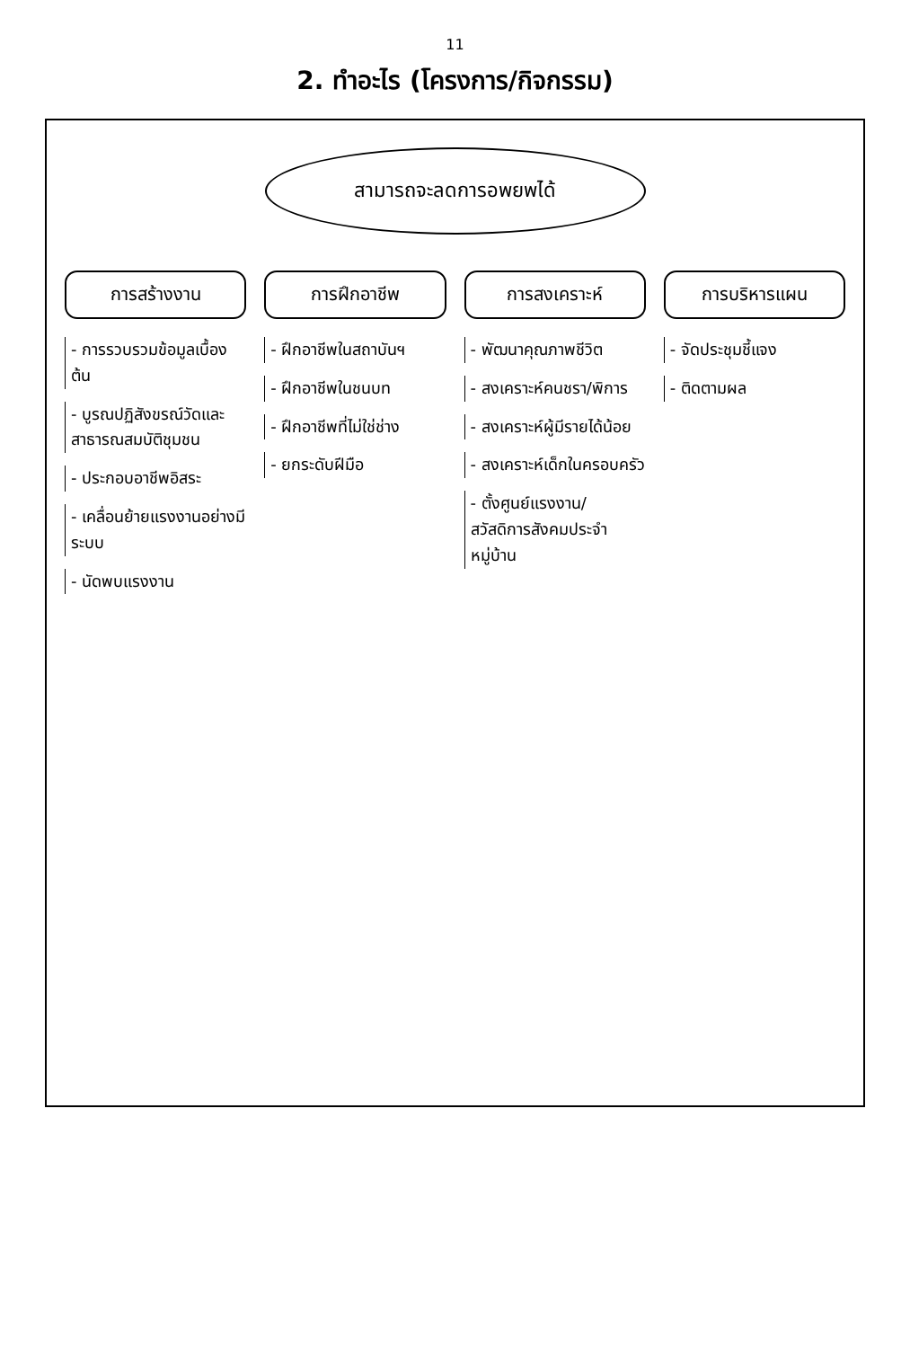11
2. ทำอะไร (โครงการ/กิจกรรม)
สามารถจะลดการอพยพได้
การสร้างงาน
- การรวบรวมข้อมูลเบื้องต้น
- บูรณปฏิสังขรณ์วัดและสาธารณสมบัติชุมชน
- ประกอบอาชีพอิสระ
- เคลื่อนย้ายแรงงานอย่างมีระบบ
- นัดพบแรงงาน
การฝึกอาชีพ
- ฝึกอาชีพในสถาบันฯ
- ฝึกอาชีพในชนบท
- ฝึกอาชีพที่ไม่ใช่ช่าง
- ยกระดับฝีมือ
การสงเคราะห์
- พัฒนาคุณภาพชีวิต
- สงเคราะห์คนชรา/พิการ
- สงเคราะห์ผู้มีรายได้น้อย
- สงเคราะห์เด็กในครอบครัว
- ตั้งศูนย์แรงงาน/สวัสดิการสังคมประจำหมู่บ้าน
การบริหารแผน
- จัดประชุมชี้แจง
- ติดตามผล